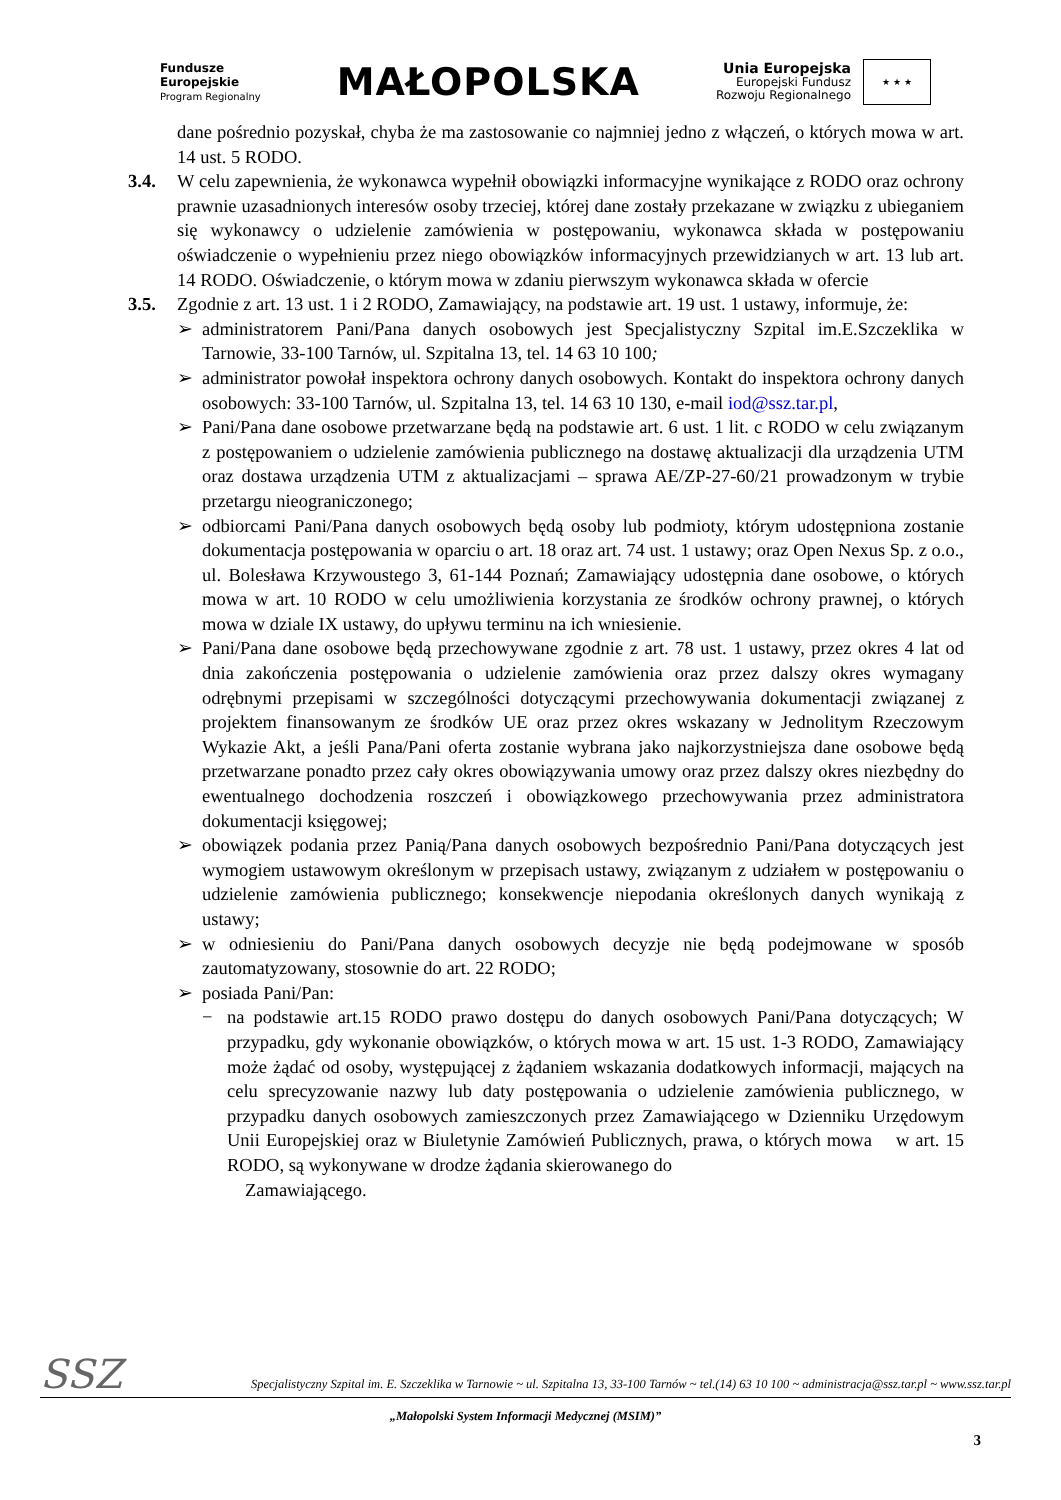Fundusze
Europejskie
Program Regionalny
MAŁOPOLSKA
Unia Europejska
Europejski Fundusz
Rozwoju Regionalnego
★ ★ ★
dane pośrednio pozyskał, chyba że ma zastosowanie co najmniej jedno z włączeń, o których mowa w art. 14 ust. 5 RODO.
3.4. W celu zapewnienia, że wykonawca wypełnił obowiązki informacyjne wynikające z RODO oraz ochrony prawnie uzasadnionych interesów osoby trzeciej, której dane zostały przekazane w związku z ubieganiem się wykonawcy o udzielenie zamówienia w postępowaniu, wykonawca składa w postępowaniu oświadczenie o wypełnieniu przez niego obowiązków informacyjnych przewidzianych w art. 13 lub art. 14 RODO. Oświadczenie, o którym mowa w zdaniu pierwszym wykonawca składa w ofercie
3.5. Zgodnie z art. 13 ust. 1 i 2 RODO, Zamawiający, na podstawie art. 19 ust. 1 ustawy, informuje, że:
➢ administratorem Pani/Pana danych osobowych jest Specjalistyczny Szpital im.E.Szczeklika w Tarnowie, 33-100 Tarnów, ul. Szpitalna 13, tel. 14 63 10 100;
➢ administrator powołał inspektora ochrony danych osobowych. Kontakt do inspektora ochrony danych osobowych: 33-100 Tarnów, ul. Szpitalna 13, tel. 14 63 10 130, e-mail iod@ssz.tar.pl,
➢ Pani/Pana dane osobowe przetwarzane będą na podstawie art. 6 ust. 1 lit. c RODO w celu związanym z postępowaniem o udzielenie zamówienia publicznego na dostawę aktualizacji dla urządzenia UTM oraz dostawa urządzenia UTM z aktualizacjami – sprawa AE/ZP-27-60/21 prowadzonym w trybie przetargu nieograniczonego;
➢ odbiorcami Pani/Pana danych osobowych będą osoby lub podmioty, którym udostępniona zostanie dokumentacja postępowania w oparciu o art. 18 oraz art. 74 ust. 1 ustawy; oraz Open Nexus Sp. z o.o., ul. Bolesława Krzywoustego 3, 61-144 Poznań; Zamawiający udostępnia dane osobowe, o których mowa w art. 10 RODO w celu umożliwienia korzystania ze środków ochrony prawnej, o których mowa w dziale IX ustawy, do upływu terminu na ich wniesienie.
➢ Pani/Pana dane osobowe będą przechowywane zgodnie z art. 78 ust. 1 ustawy, przez okres 4 lat od dnia zakończenia postępowania o udzielenie zamówienia oraz przez dalszy okres wymagany odrębnymi przepisami w szczególności dotyczącymi przechowywania dokumentacji związanej z projektem finansowanym ze środków UE oraz przez okres wskazany w Jednolitym Rzeczowym Wykazie Akt, a jeśli Pana/Pani oferta zostanie wybrana jako najkorzystniejsza dane osobowe będą przetwarzane ponadto przez cały okres obowiązywania umowy oraz przez dalszy okres niezbędny do ewentualnego dochodzenia roszczeń i obowiązkowego przechowywania przez administratora dokumentacji księgowej;
➢ obowiązek podania przez Panią/Pana danych osobowych bezpośrednio Pani/Pana dotyczących jest wymogiem ustawowym określonym w przepisach ustawy, związanym z udziałem w postępowaniu o udzielenie zamówienia publicznego; konsekwencje niepodania określonych danych wynikają z ustawy;
➢ w odniesieniu do Pani/Pana danych osobowych decyzje nie będą podejmowane w sposób zautomatyzowany, stosownie do art. 22 RODO;
➢ posiada Pani/Pan:
− na podstawie art.15 RODO prawo dostępu do danych osobowych Pani/Pana dotyczących; W przypadku, gdy wykonanie obowiązków, o których mowa w art. 15 ust. 1-3 RODO, Zamawiający może żądać od osoby, występującej z żądaniem wskazania dodatkowych informacji, mających na celu sprecyzowanie nazwy lub daty postępowania o udzielenie zamówienia publicznego, w przypadku danych osobowych zamieszczonych przez Zamawiającego w Dzienniku Urzędowym Unii Europejskiej oraz w Biuletynie Zamówień Publicznych, prawa, o których mowa w art. 15 RODO, są wykonywane w drodze żądania skierowanego do
Zamawiającego.
SSZ
Specjalistyczny Szpital im. E. Szczeklika w Tarnowie ~ ul. Szpitalna 13, 33-100 Tarnów ~ tel.(14) 63 10 100 ~ administracja@ssz.tar.pl ~ www.ssz.tar.pl
„Małopolski System Informacji Medycznej (MSIM)”
3